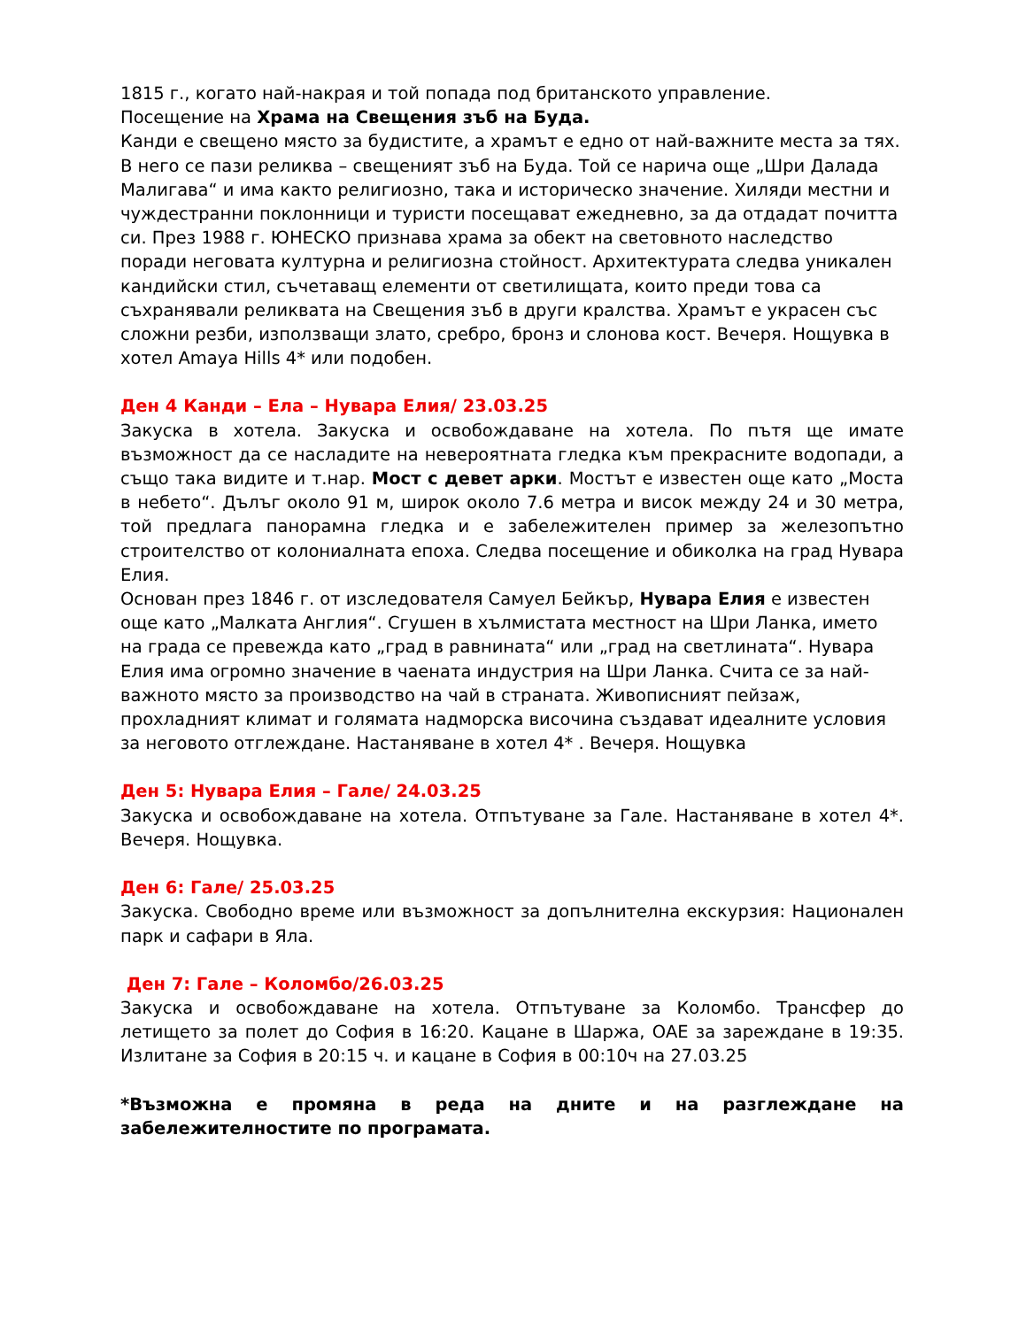1815 г., когато най-накрая и той попада под британското управление.
Посещение на Храма на Свещения зъб на Буда.
Канди е свещено място за будистите, а храмът е едно от най-важните места за тях. В него се пази реликва – свещеният зъб на Буда. Той се нарича още „Шри Далада Малигава“ и има както религиозно, така и историческо значение. Хиляди местни и чуждестранни поклонници и туристи посещават ежедневно, за да отдадат почитта си. През 1988 г. ЮНЕСКО признава храма за обект на световното наследство поради неговата културна и религиозна стойност. Архитектурата следва уникален кандийски стил, съчетаващ елементи от светилищата, които преди това са съхранявали реликвата на Свещения зъб в други кралства. Храмът е украсен със сложни резби, използващи злато, сребро, бронз и слонова кост. Вечеря. Нощувка в хотел Amaya Hills 4* или подобен.
Ден 4 Канди – Ела – Нувара Елия/ 23.03.25
Закуска в хотела. Закуска и освобождаване на хотела. По пътя ще имате възможност да се насладите на невероятната гледка към прекрасните водопади, а също така видите и т.нар. Мост с девет арки. Мостът е известен още като „Моста в небето“. Дълъг около 91 м, широк около 7.6 метра и висок между 24 и 30 метра, той предлага панорамна гледка и е забележителен пример за железопътно строителство от колониалната епоха. Следва посещение и обиколка на град Нувара Елия.
Основан през 1846 г. от изследователя Самуел Бейкър, Нувара Елия е известен още като „Малката Англия“. Сгушен в хълмистата местност на Шри Ланка, името на града се превежда като „град в равнината“ или „град на светлината“. Нувара Елия има огромно значение в чаената индустрия на Шри Ланка. Счита се за най-важното място за производство на чай в страната. Живописният пейзаж, прохладният климат и голямата надморска височина създават идеалните условия за неговото отглеждане. Настаняване в хотел 4* . Вечеря. Нощувка
Ден 5: Нувара Елия – Гале/ 24.03.25
Закуска и освобождаване на хотела. Отпътуване за Гале. Настаняване в хотел 4*. Вечеря. Нощувка.
Ден 6: Гале/ 25.03.25
Закуска. Свободно време или възможност за допълнителна екскурзия: Национален парк и сафари в Яла.
Ден 7: Гале – Коломбо/26.03.25
Закуска и освобождаване на хотела. Отпътуване за Коломбо. Трансфер до летището за полет до София в 16:20. Кацане в Шаржа, ОАЕ за зареждане в 19:35. Излитане за София в 20:15 ч. и кацане в София в 00:10ч на 27.03.25
*Възможна е промяна в реда на дните и на разглеждане на забележителностите по програмата.